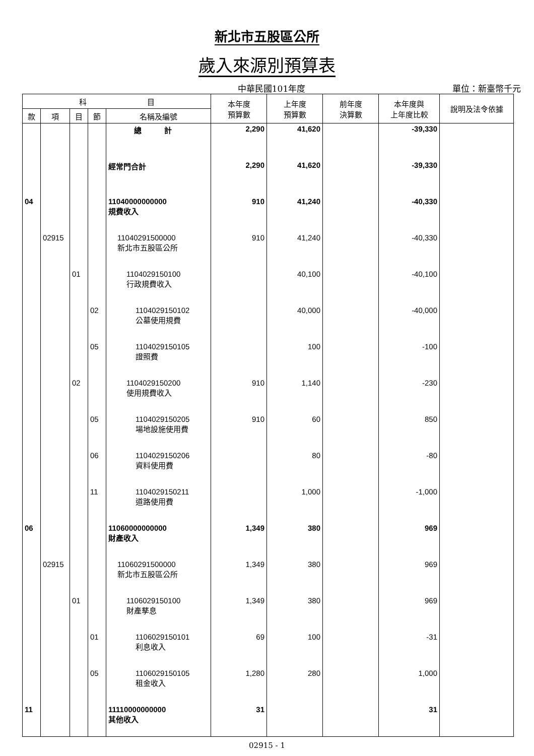新北市五股區公所
歲入來源別預算表
中華民國101年度
單位：新臺幣千元
| 科 目 | | | | | 本年度 預算數 | 上年度 預算數 | 前年度 決算數 | 本年度與 上年度比較 | 說明及法令依據 |
| --- | --- | --- | --- | --- | --- | --- | --- | --- | --- |
| 款 | 項 | 目 | 節 | 名稱及編號 | | | | | |
| | | | | 總 計 | 2,290 | 41,620 | | -39,330 | |
| | | | | 經常門合計 | 2,290 | 41,620 | | -39,330 | |
| 04 | | | | 11040000000000 規費收入 | 910 | 41,240 | | -40,330 | |
| | 02915 | | | 11040291500000 新北市五股區公所 | 910 | 41,240 | | -40,330 | |
| | | 01 | | 1104029150100 行政規費收入 | | 40,100 | | -40,100 | |
| | | | 02 | 1104029150102 公墓使用規費 | | 40,000 | | -40,000 | |
| | | | 05 | 1104029150105 證照費 | | 100 | | -100 | |
| | | 02 | | 1104029150200 使用規費收入 | 910 | 1,140 | | -230 | |
| | | | 05 | 1104029150205 場地設施使用費 | 910 | 60 | | 850 | |
| | | | 06 | 1104029150206 資料使用費 | | 80 | | -80 | |
| | | | 11 | 1104029150211 道路使用費 | | 1,000 | | -1,000 | |
| 06 | | | | 11060000000000 財產收入 | 1,349 | 380 | | 969 | |
| | 02915 | | | 11060291500000 新北市五股區公所 | 1,349 | 380 | | 969 | |
| | | 01 | | 1106029150100 財產孳息 | 1,349 | 380 | | 969 | |
| | | | 01 | 1106029150101 利息收入 | 69 | 100 | | -31 | |
| | | | 05 | 1106029150105 租金收入 | 1,280 | 280 | | 1,000 | |
| 11 | | | | 11110000000000 其他收入 | 31 | | | 31 | |
02915 - 1